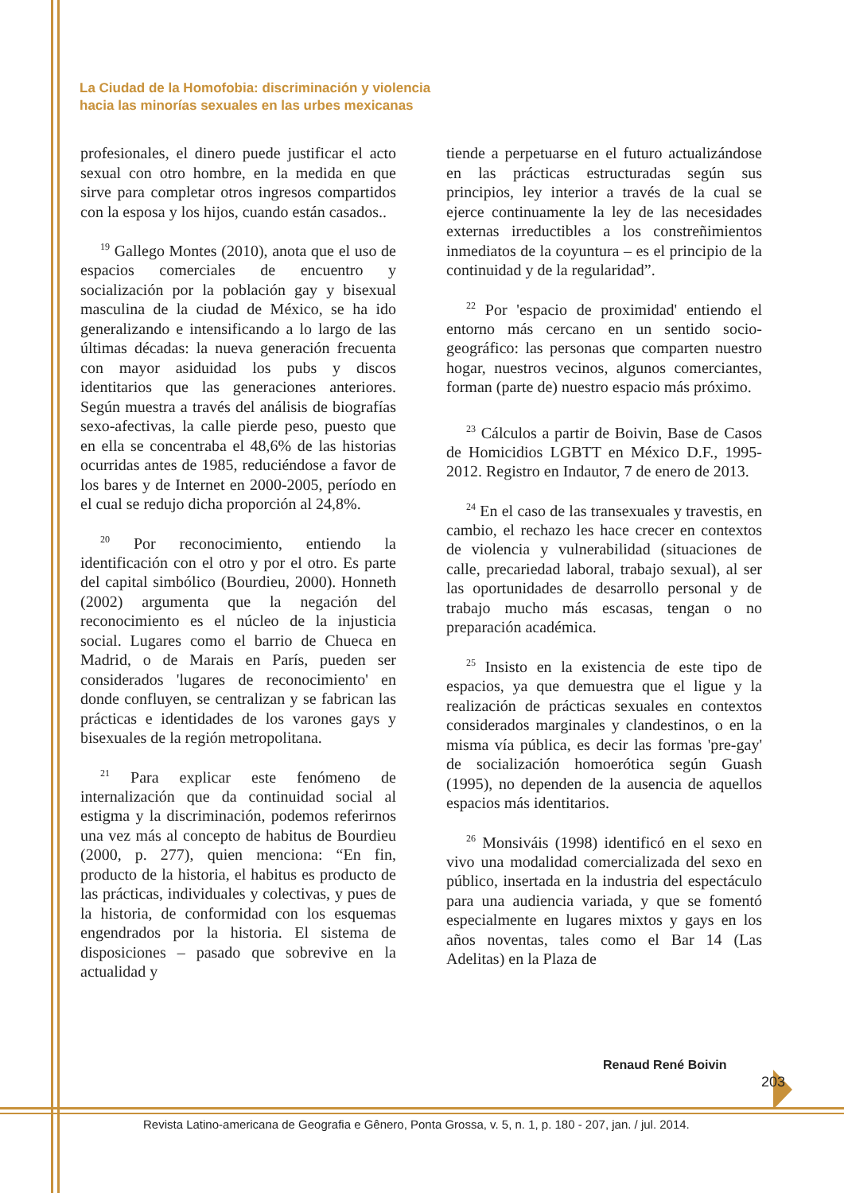La Ciudad de la Homofobia: discriminación y violencia
hacia las minorías sexuales en las urbes mexicanas
profesionales, el dinero puede justificar el acto sexual con otro hombre, en la medida en que sirve para completar otros ingresos compartidos con la esposa y los hijos, cuando están casados..
<sup>19</sup> Gallego Montes (2010), anota que el uso de espacios comerciales de encuentro y socialización por la población gay y bisexual masculina de la ciudad de México, se ha ido generalizando e intensificando a lo largo de las últimas décadas: la nueva generación frecuenta con mayor asiduidad los pubs y discos identitarios que las generaciones anteriores. Según muestra a través del análisis de biografías sexo-afectivas, la calle pierde peso, puesto que en ella se concentraba el 48,6% de las historias ocurridas antes de 1985, reduciéndose a favor de los bares y de Internet en 2000-2005, período en el cual se redujo dicha proporción al 24,8%.
<sup>20</sup> Por reconocimiento, entiendo la identificación con el otro y por el otro. Es parte del capital simbólico (Bourdieu, 2000). Honneth (2002) argumenta que la negación del reconocimiento es el núcleo de la injusticia social. Lugares como el barrio de Chueca en Madrid, o de Marais en París, pueden ser considerados 'lugares de reconocimiento' en donde confluyen, se centralizan y se fabrican las prácticas e identidades de los varones gays y bisexuales de la región metropolitana.
<sup>21</sup> Para explicar este fenómeno de internalización que da continuidad social al estigma y la discriminación, podemos referirnos una vez más al concepto de habitus de Bourdieu (2000, p. 277), quien menciona: “En fin, producto de la historia, el habitus es producto de las prácticas, individuales y colectivas, y pues de la historia, de conformidad con los esquemas engendrados por la historia. El sistema de disposiciones – pasado que sobrevive en la actualidad y
tiende a perpetuarse en el futuro actualizándose en las prácticas estructuradas según sus principios, ley interior a través de la cual se ejerce continuamente la ley de las necesidades externas irreductibles a los constreñimientos inmediatos de la coyuntura – es el principio de la continuidad y de la regularidad”.
<sup>22</sup> Por 'espacio de proximidad' entiendo el entorno más cercano en un sentido socio-geográfico: las personas que comparten nuestro hogar, nuestros vecinos, algunos comerciantes, forman (parte de) nuestro espacio más próximo.
<sup>23</sup> Cálculos a partir de Boivin, Base de Casos de Homicidios LGBTT en México D.F., 1995-2012. Registro en Indautor, 7 de enero de 2013.
<sup>24</sup> En el caso de las transexuales y travestis, en cambio, el rechazo les hace crecer en contextos de violencia y vulnerabilidad (situaciones de calle, precariedad laboral, trabajo sexual), al ser las oportunidades de desarrollo personal y de trabajo mucho más escasas, tengan o no preparación académica.
<sup>25</sup> Insisto en la existencia de este tipo de espacios, ya que demuestra que el ligue y la realización de prácticas sexuales en contextos considerados marginales y clandestinos, o en la misma vía pública, es decir las formas 'pre-gay' de socialización homoerótica según Guash (1995), no dependen de la ausencia de aquellos espacios más identitarios.
<sup>26</sup> Monsiváis (1998) identificó en el sexo en vivo una modalidad comercializada del sexo en público, insertada en la industria del espectáculo para una audiencia variada, y que se fomentó especialmente en lugares mixtos y gays en los años noventas, tales como el Bar 14 (Las Adelitas) en la Plaza de
Renaud René Boivin
203
Revista Latino-americana de Geografia e Gênero, Ponta Grossa, v. 5, n. 1, p. 180 - 207, jan. / jul. 2014.